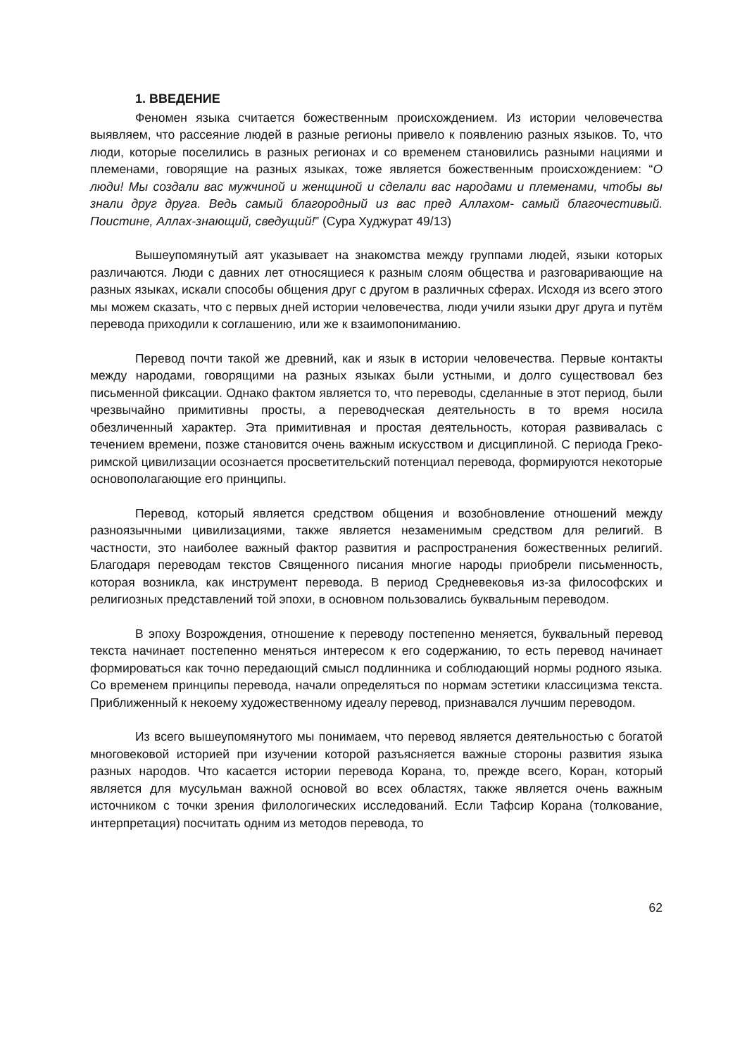1. ВВЕДЕНИЕ
Феномен языка считается божественным происхождением. Из истории человечества выявляем, что рассеяние людей в разные регионы привело к появлению разных языков. То, что люди, которые поселились в разных регионах и со временем становились разными нациями и племенами, говорящие на разных языках, тоже является божественным происхождением: “О люди! Мы создали вас мужчиной и женщиной и сделали вас народами и племенами, чтобы вы знали друг друга. Ведь самый благородный из вас пред Аллахом- самый благочестивый. Поистине, Аллах-знающий, сведущий!” (Сура Худжурат 49/13)
Вышеупомянутый аят указывает на знакомства между группами людей, языки которых различаются. Люди с давних лет относящиеся к разным слоям общества и разговаривающие на разных языках, искали способы общения друг с другом в различных сферах. Исходя из всего этого мы можем сказать, что с первых дней истории человечества, люди учили языки друг друга и путём перевода приходили к соглашению, или же к взаимопониманию.
Перевод почти такой же древний, как и язык в истории человечества. Первые контакты между народами, говорящими на разных языках были устными, и долго существовал без письменной фиксации. Однако фактом является то, что переводы, сделанные в этот период, были чрезвычайно примитивны просты, а переводческая деятельность в то время носила обезличенный характер. Эта примитивная и простая деятельность, которая развивалась с течением времени, позже становится очень важным искусством и дисциплиной. С периода Греко-римской цивилизации осознается просветительский потенциал перевода, формируются некоторые основополагающие его принципы.
Перевод, который является средством общения и возобновление отношений между разноязычными цивилизациями, также является незаменимым средством для религий. В частности, это наиболее важный фактор развития и распространения божественных религий. Благодаря переводам текстов Священного писания многие народы приобрели письменность, которая возникла, как инструмент перевода. В период Средневековья из-за философских и религиозных представлений той эпохи, в основном пользовались буквальным переводом.
В эпоху Возрождения, отношение к переводу постепенно меняется, буквальный перевод текста начинает постепенно меняться интересом к его содержанию, то есть перевод начинает формироваться как точно передающий смысл подлинника и соблюдающий нормы родного языка. Со временем принципы перевода, начали определяться по нормам эстетики классицизма текста. Приближенный к некоему художественному идеалу перевод, признавался лучшим переводом.
Из всего вышеупомянутого мы понимаем, что перевод является деятельностью с богатой многовековой историей при изучении которой разъясняется важные стороны развития языка разных народов. Что касается истории перевода Корана, то, прежде всего, Коран, который является для мусульман важной основой во всех областях, также является очень важным источником с точки зрения филологических исследований. Если Тафсир Корана (толкование, интерпретация) посчитать одним из методов перевода, то
62